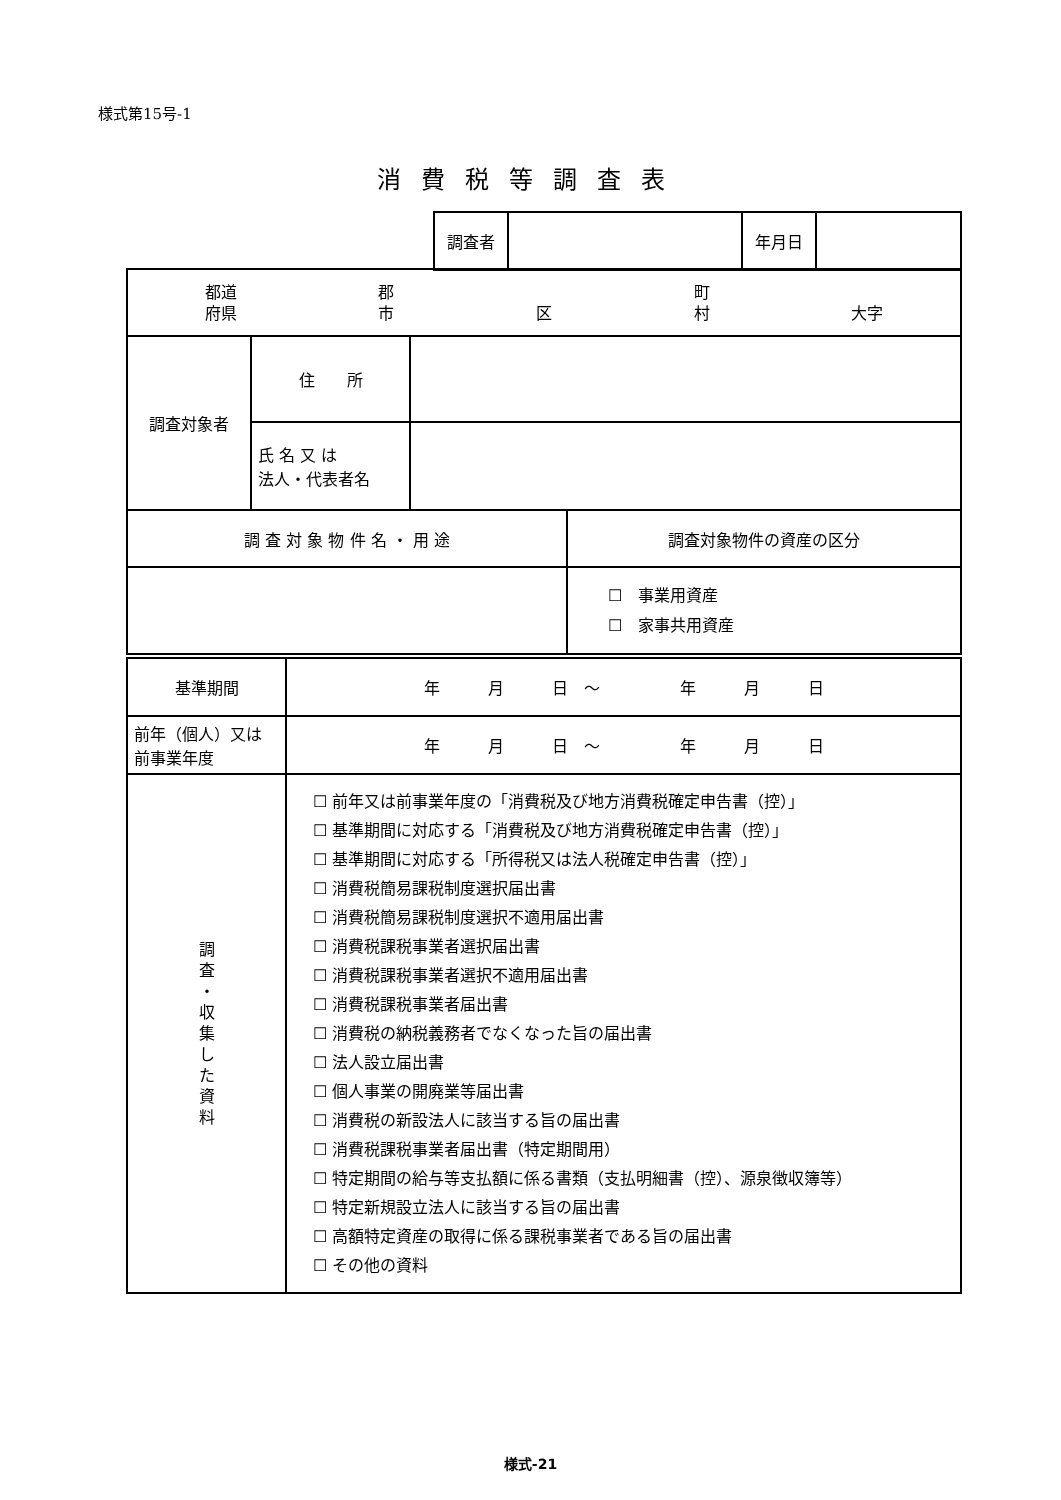様式第15号-1
消費税等調査表
| 調査者 | | 年月日 | |
| 都道 府県 郡 市 区 町 村 大字 | | | |
| 調査対象者 | 住 所 | | |
| | 氏 名 又 は 法人・代表者名 | | |
| 調 査 対 象 物 件 名 ・ 用 途 | | | 調査対象物件の資産の区分 |
| | | | ☐ 事業用資産 ☐ 家事共用資産 |
| 基準期間 | 年 月 日 ～ 年 月 日 |
| 前年（個人）又は 前事業年度 | 年 月 日 ～ 年 月 日 |
| 調 査 ・ 収 集 し た 資 料 | ☐ 前年又は前事業年度の「消費税及び地方消費税確定申告書（控）」 ☐ 基準期間に対応する「消費税及び地方消費税確定申告書（控）」 ☐ 基準期間に対応する「所得税又は法人税確定申告書（控）」 ☐ 消費税簡易課税制度選択届出書 ☐ 消費税簡易課税制度選択不適用届出書 ☐ 消費税課税事業者選択届出書 ☐ 消費税課税事業者選択不適用届出書 ☐ 消費税課税事業者届出書 ☐ 消費税の納税義務者でなくなった旨の届出書 ☐ 法人設立届出書 ☐ 個人事業の開廃業等届出書 ☐ 消費税の新設法人に該当する旨の届出書 ☐ 消費税課税事業者届出書（特定期間用） ☐ 特定期間の給与等支払額に係る書類（支払明細書（控）、源泉徴収簿等） ☐ 特定新規設立法人に該当する旨の届出書 ☐ 高額特定資産の取得に係る課税事業者である旨の届出書 ☐ その他の資料 |
様式-21